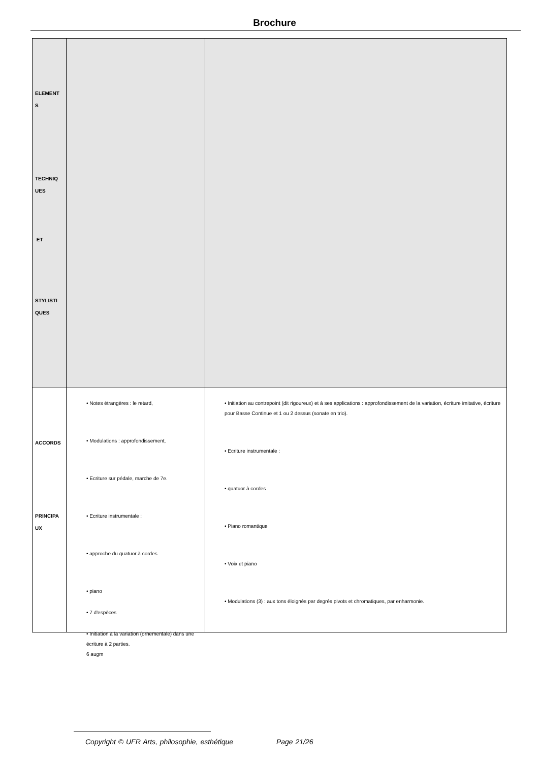Brochure
| ELEMENT S TECHNIQ UES ET STYLISTI QUES | | |
| ACCORDS PRINCIPA UX | | |
• Notes étrangères : le retard,
• Modulations : approfondissement,
• Ecriture sur pédale, marche de 7e.
• Ecriture instrumentale :
• approche du quatuor à cordes
• piano
• 7 d'espèces
• Initiation à la variation (ornementale) dans une écriture à 2 parties.
6 augm
• Initiation au contrepoint (dit rigoureux) et à ses applications : approfondissement de la variation, écriture imitative, écriture pour Basse Continue et 1 ou 2 dessus (sonate en trio).
• Ecriture instrumentale :
• quatuor à cordes
• Piano romantique
• Voix et piano
• Modulations (3) : aux tons éloignés par degrés pivots et chromatiques, par enharmonie.
Copyright © UFR Arts, philosophie, esthétique Page 21/26